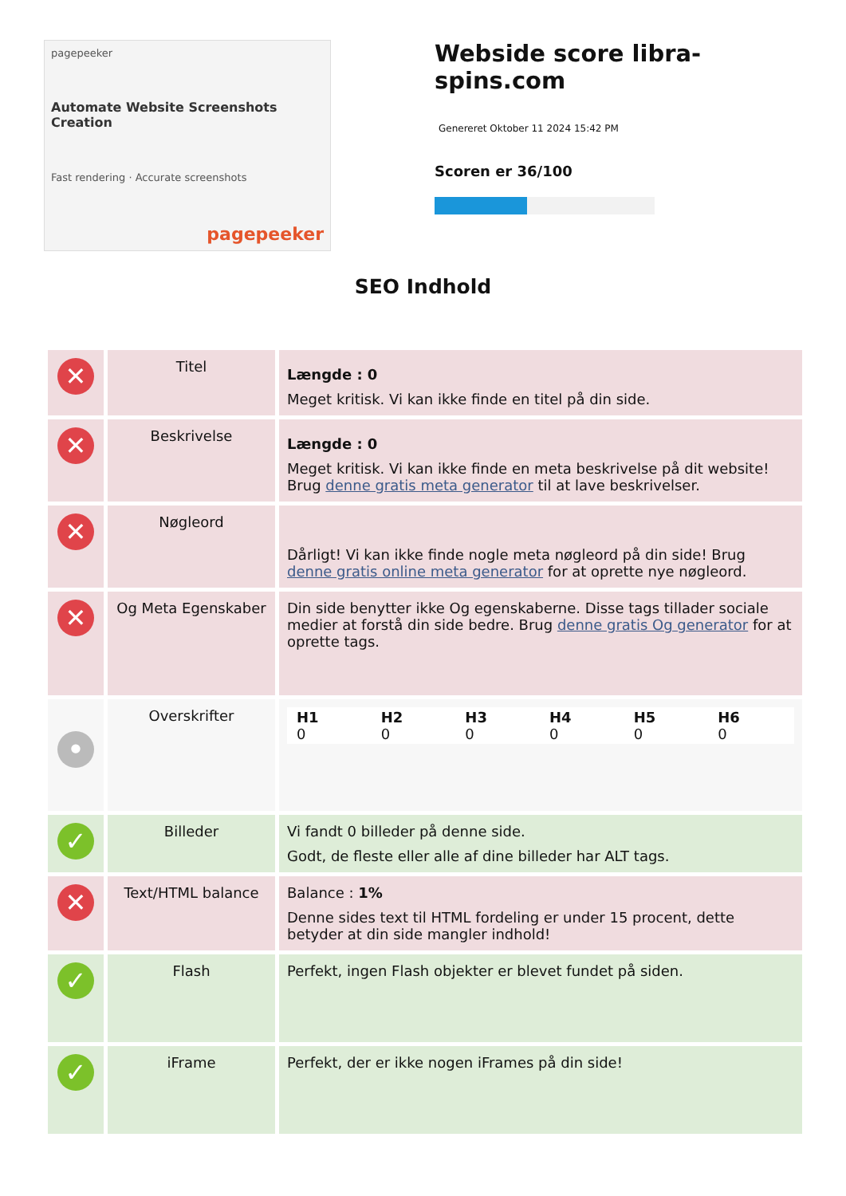pagepeeker
Automate Website Screenshots Creation
Fast rendering · Accurate screenshots
pagepeeker
Webside score libra-spins.com
Genereret Oktober 11 2024 15:42 PM
Scoren er 36/100
SEO Indhold
| ✕ | Titel | Længde : 0 Meget kritisk. Vi kan ikke finde en titel på din side. |
| ✕ | Beskrivelse | Længde : 0 Meget kritisk. Vi kan ikke finde en meta beskrivelse på dit website! Brug denne gratis meta generator til at lave beskrivelser. |
| ✕ | Nøgleord | Dårligt! Vi kan ikke finde nogle meta nøgleord på din side! Brug denne gratis online meta generator for at oprette nye nøgleord. |
| ✕ | Og Meta Egenskaber | Din side benytter ikke Og egenskaberne. Disse tags tillader sociale medier at forstå din side bedre. Brug denne gratis Og generator for at oprette tags. |
| • | Overskrifter | / H1 0 / H2 0 / H3 0 / H4 0 / H5 0 / H6 0 / |
| ✓ | Billeder | Vi fandt 0 billeder på denne side. Godt, de fleste eller alle af dine billeder har ALT tags. |
| ✕ | Text/HTML balance | Balance : 1% Denne sides text til HTML fordeling er under 15 procent, dette betyder at din side mangler indhold! |
| ✓ | Flash | Perfekt, ingen Flash objekter er blevet fundet på siden. |
| ✓ | iFrame | Perfekt, der er ikke nogen iFrames på din side! |